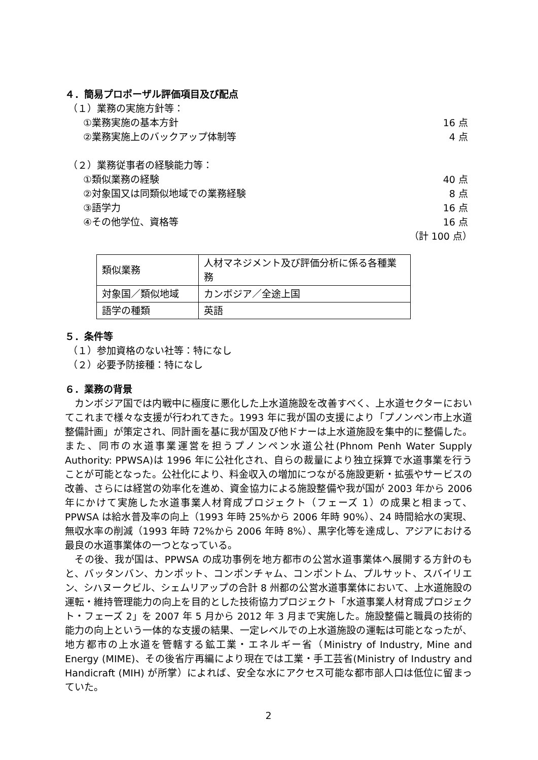４．簡易プロポーザル評価項目及び配点
（１）業務の実施方針等：
①業務実施の基本方針 16 点
②業務実施上のバックアップ体制等 4 点
（２）業務従事者の経験能力等：
①類似業務の経験 40 点
②対象国又は同類似地域での業務経験 8 点
③語学力 16 点
④その他学位、資格等 16 点
（計 100 点）
| 類似業務 | 人材マネジメント及び評価分析に係る各種業務 |
| 対象国／類似地域 | カンボジア／全途上国 |
| 語学の種類 | 英語 |
５．条件等
（１）参加資格のない社等：特になし
（２）必要予防接種：特になし
６．業務の背景
カンボジア国では内戦中に極度に悪化した上水道施設を改善すべく、上水道セクターにおいてこれまで様々な支援が行われてきた。1993 年に我が国の支援により「プノンペン市上水道整備計画」が策定され、同計画を基に我が国及び他ドナーは上水道施設を集中的に整備した。また、同市の水道事業運営を担うプノンペン水道公社(Phnom Penh Water Supply Authority: PPWSA)は 1996 年に公社化され、自らの裁量により独立採算で水道事業を行うことが可能となった。公社化により、料金収入の増加につながる施設更新・拡張やサービスの改善、さらには経営の効率化を進め、資金協力による施設整備や我が国が 2003 年から 2006 年にかけて実施した水道事業人材育成プロジェクト（フェーズ 1）の成果と相まって、PPWSA は給水普及率の向上（1993 年時 25%から 2006 年時 90%）、24 時間給水の実現、無収水率の削減（1993 年時 72%から 2006 年時 8%）、黒字化等を達成し、アジアにおける最良の水道事業体の一つとなっている。
その後、我が国は、PPWSA の成功事例を地方都市の公営水道事業体へ展開する方針のもと、バッタンバン、カンポット、コンポンチャム、コンポントム、プルサット、スバイリエン、シハヌークビル、シェムリアップの合計 8 州都の公営水道事業体において、上水道施設の運転・維持管理能力の向上を目的とした技術協力プロジェクト「水道事業人材育成プロジェクト・フェーズ 2」を 2007 年 5 月から 2012 年 3 月まで実施した。施設整備と職員の技術的能力の向上という一体的な支援の結果、一定レベルでの上水道施設の運転は可能となったが、地方都市の上水道を管轄する鉱工業・エネルギー省（Ministry of Industry, Mine and Energy (MIME)、その後省庁再編により現在では工業・手工芸省(Ministry of Industry and Handicraft (MIH) が所掌）によれば、安全な水にアクセス可能な都市部人口は低位に留まっていた。
2